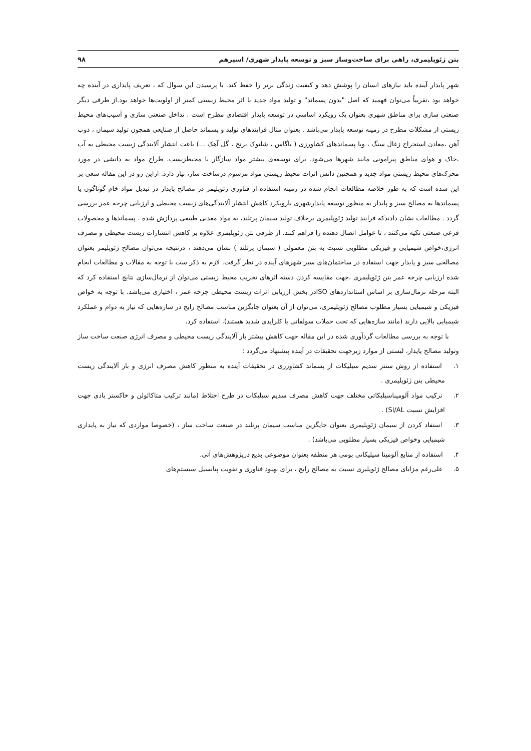بتن ژئوپلیمری، راهی برای ساخت‌وساز سبز و توسعه پایدار شهری/ اسپرهم ۹۸
شهر پایدار آینده باید نیازهای انسان را پوشش دهد و کیفیت زندگی برتر را حفظ کند. با پرسیدن این سوال که ، تعریف پایداری در آینده چه خواهد بود ،تقریباً می‌توان فهمید که اصل "بدون پسماند" و تولید مواد جدید با اثر محیط زیستی کمتر از اولویت‌ها خواهد بود.از طرفی دیگر صنعتی سازی برای مناطق شهری بعنوان یک رویکرد اساسی در توسعه پایدار اقتصادی مطرح است . تداخل صنعتی سازی و آسیب‌های محیط زیستی از مشکلات مطرح در زمینه توسعه پایدار می‌باشد . بعنوان مثال فرایندهای تولید و پسماند حاصل از صنایعی همچون تولید سیمان ، ذوب آهن ،معادن استخراج زغال سنگ ، ویا پسماندهای کشاورزی ( باگاس ، شلتوک برنج ، گل آهک ...) باعث انتشار آلایندگی زیست محیطی به آب ،خاک و هوای مناطق پیرامونی مانند شهرها می‌شود. برای توسعه‌ی بیشتر مواد سازگار با محیطزیست، طراح مواد به دانشی در مورد محرک‌های محیط زیستی مواد جدید و همچنین دانش اثرات محیط زیستی مواد مرسوم درساخت ساز، نیاز دارد. ازاین رو در این مقاله سعی بر این شده است که به طور خلاصه مطالعات انجام شده در زمینه استفاده از فناوری ژئوپلیمر در مصالح پایدار در تبدیل مواد خام گوناگون یا پسماندها به مصالح سبز و پایدار به منظور توسعه پایدارشهری بارویکرد کاهش انتشار آلایندگی‌های زیست محیطی و ارزیابی چرخه عمر بررسی گردد . مطالعات نشان دادندکه فرایند تولید ژئوپلیمری برخلاف تولید سیمان پرتلند، به مواد معدنی طبیعی پردازش شده ، پسماندها و محصولات فرعی صنعتی تکیه می‌کنند ، تا عوامل اتصال دهنده را فراهم کنند. از طرفی بتن ژئوپلیمری علاوه بر کاهش انتشارات زیست محیطی و مصرف انرژی،خواص شیمیایی و فیزیکی مطلوبی نسبت به بتن معمولی ( سیمان پرتلند ) نشان می‌دهند ، درنتیجه می‌توان مصالح ژئوپلیمر بعنوان مصالحی سبز و پایدار جهت استفاده در ساختمان‌های سبز شهرهای آینده در نظر گرفت. لازم به ذکر ست با توجه به مقالات و مطالعات انجام شده ارزیابی چرخه عمر بتن ژئوپلیمری ،جهت مقایسه کردن دسته اثرهای تخریب محیط زیستی می‌توان از نرمال‌سازی نتایج استفاده کرد که البته مرحله نرمال‌سازی بر اساس استانداردهای ISOدر بخش ارزیابی اثرات زیست محیطی چرخه عمر ، اختیاری می‌باشد. با توجه به خواص فیزیکی و شیمیایی بسیار مطلوب مصالح ژئوپلیمری، می‌توان از آن بعنوان جایگزین مناسب مصالح رایج در سازه‌هایی که نیاز به دوام و عملکرد شیمیایی بالایی دارند (مانند سازه‌هایی که تحت حملات سولفاتی یا کلرایدی شدید هستند)، استفاده کرد.
با توجه به بررسی مطالعات گردآوری شده در این مقاله جهت کاهش بیشتر بار آلایندگی زیست محیطی و مصرف انرژی صنعت ساخت ساز وتولید مصالح پایدار، لیستی از موارد زیرجهت تحقیقات در آینده پیشنهاد می‌گردد :
۱. استفاده از روش سنتز سدیم سیلیکات از پسماند کشاورزی در تحقیقات آینده به منظور کاهش مصرف انرژی و بار آلایندگی زیست محیطی بتن ژئوپلیمری .
۲. ترکیب مواد آلومیناسیلیکاتی مختلف جهت کاهش مصرف سدیم سیلیکات در طرح اختلاط (مانند ترکیب متاکائولن و خاکستر بادی جهت افزایش نسبت SI/AL) .
۳. استفاد کردن از سیمان ژئوپلیمری بعنوان جایگزین مناسب سیمان پرتلند در صنعت ساخت ساز ، (خصوصا مواردی که نیاز به پایداری شیمیایی وخواص فیزیکی بسیار مطلوبی می‌باشد) .
۴. استفاده از منابع آلومینا سیلیکاتی بومی هر منطقه بعنوان موضوعی بدیع درپژوهش‌های آتی.
۵. علی‌رغم مزایای مصالح ژئوپلیری نسبت به مصالح رایج ، برای بهبود فناوری و تقویت پتانسیل سیستم‌های